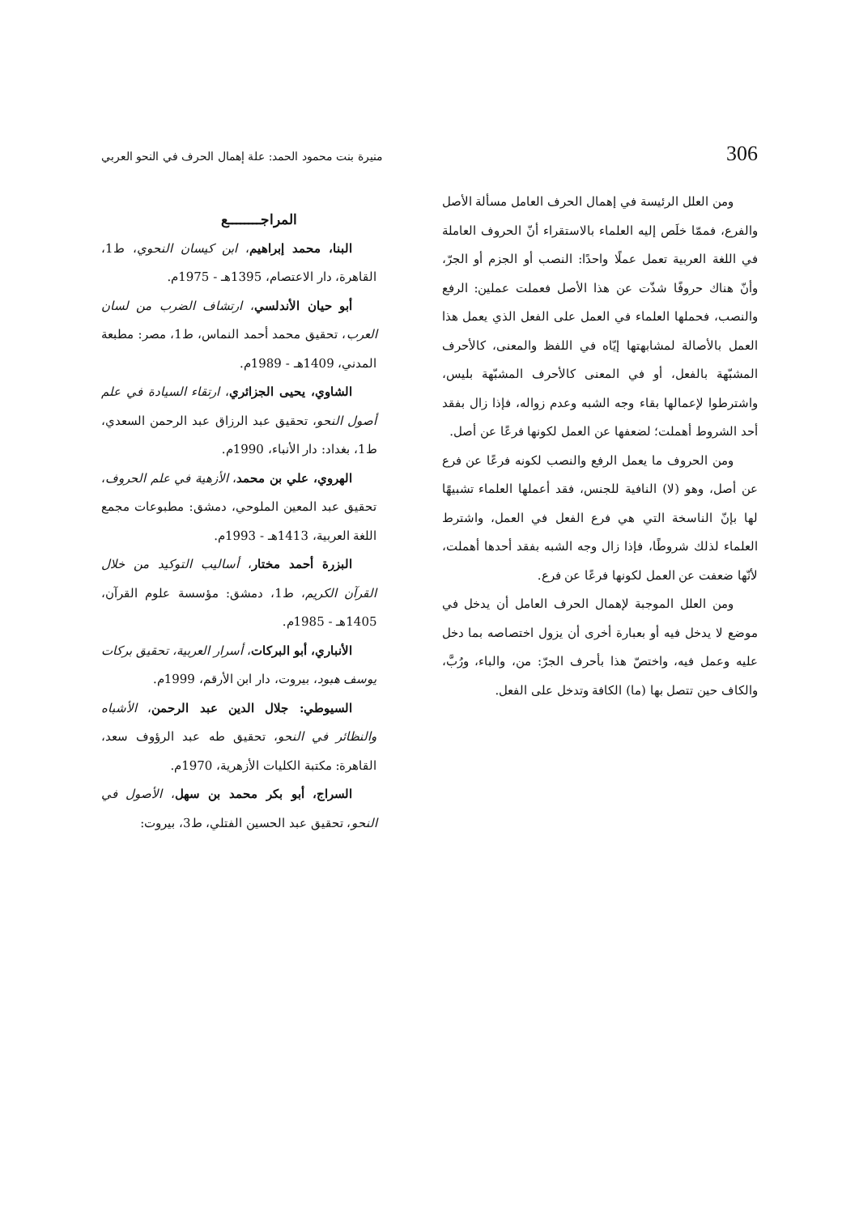306 منيرة بنت محمود الحمد: علة إهمال الحرف في النحو العربي
ومن العلل الرئيسة في إهمال الحرف العامل مسألة الأصل والفرع، فممّا خلَص إليه العلماء بالاستقراء أنّ الحروف العاملة في اللغة العربية تعمل عملًا واحدًا: النصب أو الجزم أو الجرّ، وأنّ هناك حروفًا شذّت عن هذا الأصل فعملت عملين: الرفع والنصب، فحملها العلماء في العمل على الفعل الذي يعمل هذا العمل بالأصالة لمشابهتها إيّاه في اللفظ والمعنى، كالأحرف المشبّهة بالفعل، أو في المعنى كالأحرف المشبّهة بليس، واشترطوا لإعمالها بقاء وجه الشبه وعدم زواله، فإذا زال بفقد أحد الشروط أهملت؛ لضعفها عن العمل لكونها فرعًا عن أصل.
ومن الحروف ما يعمل الرفع والنصب لكونه فرعًا عن فرع عن أصل، وهو (لا) النافية للجنس، فقد أعملها العلماء تشبيهًا لها بإنّ الناسخة التي هي فرع الفعل في العمل، واشترط العلماء لذلك شروطًا، فإذا زال وجه الشبه بفقد أحدها أهملت، لأنّها ضعفت عن العمل لكونها فرعًا عن فرع.
ومن العلل الموجبة لإهمال الحرف العامل أن يدخل في موضع لا يدخل فيه أو بعبارة أخرى أن يزول اختصاصه بما دخل عليه وعمل فيه، واختصّ هذا بأحرف الجرّ: من، والباء، ورُبَّ، والكاف حين تتصل بها (ما) الكافة وتدخل على الفعل.
المراجــــــــع
البنا، محمد إبراهيم، ابن كيسان النحوي، ط1، القاهرة، دار الاعتصام، 1395هـ - 1975م.
أبو حيان الأندلسي، ارتشاف الضرب من لسان العرب، تحقيق محمد أحمد النماس، ط1، مصر: مطبعة المدني، 1409هـ - 1989م.
الشاوي، يحيى الجزائري، ارتقاء السيادة في علم أصول النحو، تحقيق عبد الرزاق عبد الرحمن السعدي، ط1، بغداد: دار الأنباء، 1990م.
الهروي، علي بن محمد، الأزهية في علم الحروف، تحقيق عبد المعين الملوحي، دمشق: مطبوعات مجمع اللغة العربية، 1413هـ - 1993م.
البزرة أحمد مختار، أساليب التوكيد من خلال القرآن الكريم، ط1، دمشق: مؤسسة علوم القرآن، 1405هـ - 1985م.
الأنباري، أبو البركات، أسرار العربية، تحقيق بركات يوسف هبود، بيروت، دار ابن الأرقم، 1999م.
السيوطي: جلال الدين عبد الرحمن، الأشباه والنظائر في النحو، تحقيق طه عبد الرؤوف سعد، القاهرة: مكتبة الكليات الأزهرية، 1970م.
السراج، أبو بكر محمد بن سهل، الأصول في النحو، تحقيق عبد الحسين الفتلي، ط3، بيروت: